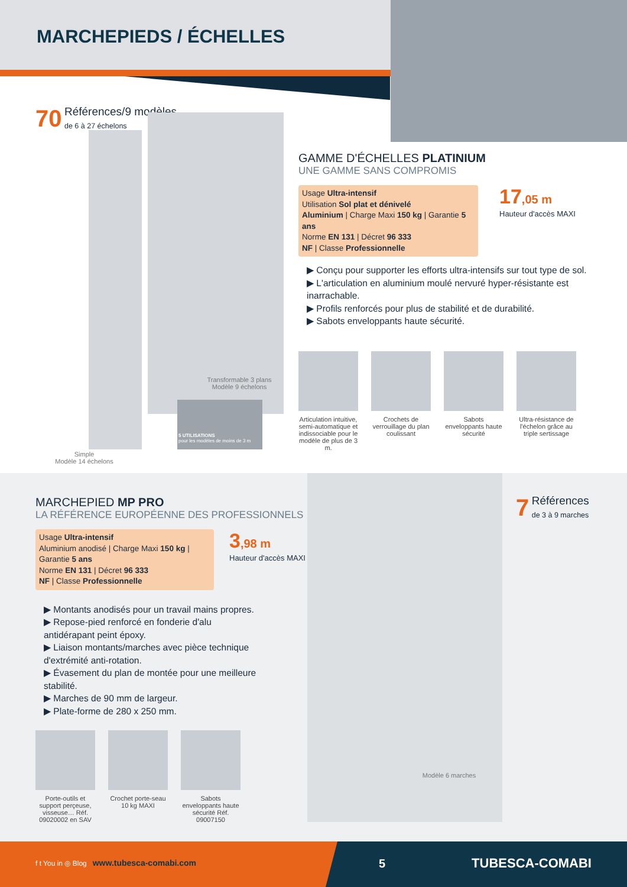MARCHEPIEDS / ÉCHELLES
70 Références/9 modèles
de 6 à 27 échelons
Transformable 3 plans
Modèle 9 échelons
5 UTILISATIONS
pour les modèles de moins de 3 m
Simple
Modèle 14 échelons
GAMME D'ÉCHELLES PLATINIUM
UNE GAMME SANS COMPROMIS
Usage Ultra-intensif
Utilisation Sol plat et dénivelé
Aluminium | Charge Maxi 150 kg | Garantie 5 ans
Norme EN 131 | Décret 96 333
NF | Classe Professionnelle
17,05 m
Hauteur d'accès MAXI
▶ Conçu pour supporter les efforts ultra-intensifs sur tout type de sol.
▶ L'articulation en aluminium moulé nervuré hyper-résistante est inarrachable.
▶ Profils renforcés pour plus de stabilité et de durabilité.
▶ Sabots enveloppants haute sécurité.
Articulation intuitive, semi-automatique et indissociable pour le modèle de plus de 3 m.
Crochets de verrouillage du plan coulissant
Sabots enveloppants haute sécurité
Ultra-résistance de l'échelon grâce au triple sertissage
MARCHEPIED MP PRO
LA RÉFÉRENCE EUROPÉENNE DES PROFESSIONNELS
Usage Ultra-intensif
Aluminium anodisé | Charge Maxi 150 kg | Garantie 5 ans
Norme EN 131 | Décret 96 333
NF | Classe Professionnelle
3,98 m
Hauteur d'accès MAXI
▶ Montants anodisés pour un travail mains propres.
▶ Repose-pied renforcé en fonderie d'alu antidérapant peint époxy.
▶ Liaison montants/marches avec pièce technique d'extrémité anti-rotation.
▶ Évasement du plan de montée pour une meilleure stabilité.
▶ Marches de 90 mm de largeur.
▶ Plate-forme de 280 x 250 mm.
Porte-outils et support perçeuse, visseuse… Réf. 09020002 en SAV
Crochet porte-seau 10 kg MAXI
Sabots enveloppants haute sécurité Réf. 09007150
Modèle 6 marches
7 Références
de 3 à 9 marches
f t You in ◎ Blog www.tubesca-comabi.com
5 TUBESCA-COMABI